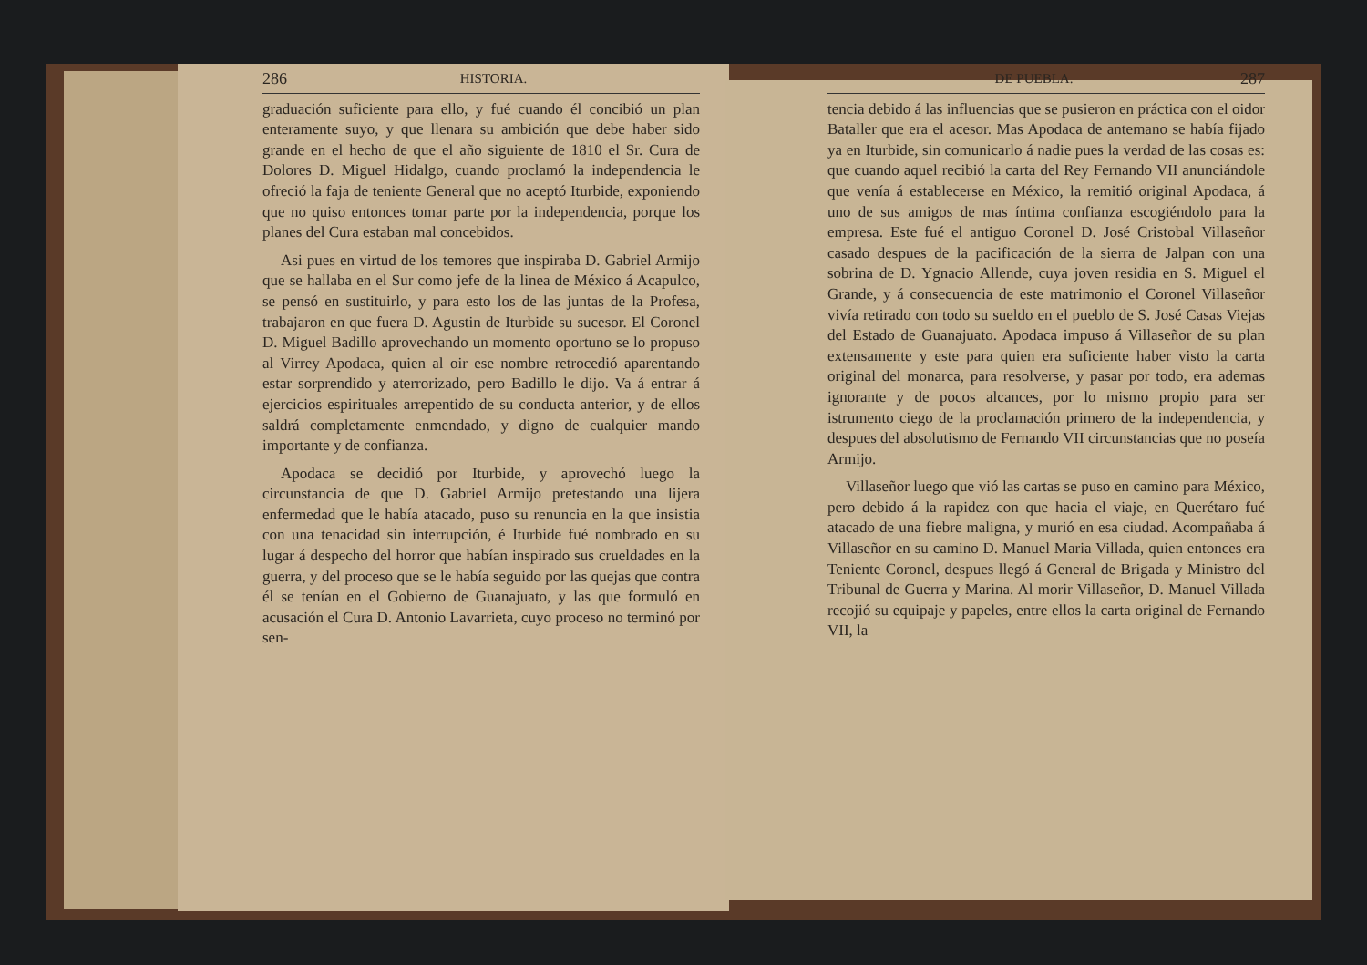286 HISTORIA.
graduación suficiente para ello, y fué cuando él concibió un plan enteramente suyo, y que llenara su ambición que debe haber sido grande en el hecho de que el año siguiente de 1810 el Sr. Cura de Dolores D. Miguel Hidalgo, cuando proclamó la independencia le ofreció la faja de teniente General que no aceptó Iturbide, exponiendo que no quiso entonces tomar parte por la independencia, porque los planes del Cura estaban mal concebidos.
Asi pues en virtud de los temores que inspiraba D. Gabriel Armijo que se hallaba en el Sur como jefe de la linea de México á Acapulco, se pensó en sustituirlo, y para esto los de las juntas de la Profesa, trabajaron en que fuera D. Agustin de Iturbide su sucesor. El Coronel D. Miguel Badillo aprovechando un momento oportuno se lo propuso al Virrey Apodaca, quien al oir ese nombre retrocedió aparentando estar sorprendido y aterrorizado, pero Badillo le dijo. Va á entrar á ejercicios espirituales arrepentido de su conducta anterior, y de ellos saldrá completamente enmendado, y digno de cualquier mando importante y de confianza.
Apodaca se decidió por Iturbide, y aprovechó luego la circunstancia de que D. Gabriel Armijo pretestando una lijera enfermedad que le había atacado, puso su renuncia en la que insistia con una tenacidad sin interrupción, é Iturbide fué nombrado en su lugar á despecho del horror que habían inspirado sus crueldades en la guerra, y del proceso que se le había seguido por las quejas que contra él se tenían en el Gobierno de Guanajuato, y las que formuló en acusación el Cura D. Antonio Lavarrieta, cuyo proceso no terminó por sen-
DE PUEBLA. 287
tencia debido á las influencias que se pusieron en práctica con el oidor Bataller que era el acesor. Mas Apodaca de antemano se había fijado ya en Iturbide, sin comunicarlo á nadie pues la verdad de las cosas es: que cuando aquel recibió la carta del Rey Fernando VII anunciándole que venía á establecerse en México, la remitió original Apodaca, á uno de sus amigos de mas íntima confianza escogiéndolo para la empresa. Este fué el antiguo Coronel D. José Cristobal Villaseñor casado despues de la pacificación de la sierra de Jalpan con una sobrina de D. Ygnacio Allende, cuya joven residia en S. Miguel el Grande, y á consecuencia de este matrimonio el Coronel Villaseñor vivía retirado con todo su sueldo en el pueblo de S. José Casas Viejas del Estado de Guanajuato. Apodaca impuso á Villaseñor de su plan extensamente y este para quien era suficiente haber visto la carta original del monarca, para resolverse, y pasar por todo, era ademas ignorante y de pocos alcances, por lo mismo propio para ser istrumento ciego de la proclamación primero de la independencia, y despues del absolutismo de Fernando VII circunstancias que no poseía Armijo.
Villaseñor luego que vió las cartas se puso en camino para México, pero debido á la rapidez con que hacia el viaje, en Querétaro fué atacado de una fiebre maligna, y murió en esa ciudad. Acompañaba á Villaseñor en su camino D. Manuel Maria Villada, quien entonces era Teniente Coronel, despues llegó á General de Brigada y Ministro del Tribunal de Guerra y Marina. Al morir Villaseñor, D. Manuel Villada recojió su equipaje y papeles, entre ellos la carta original de Fernando VII, la